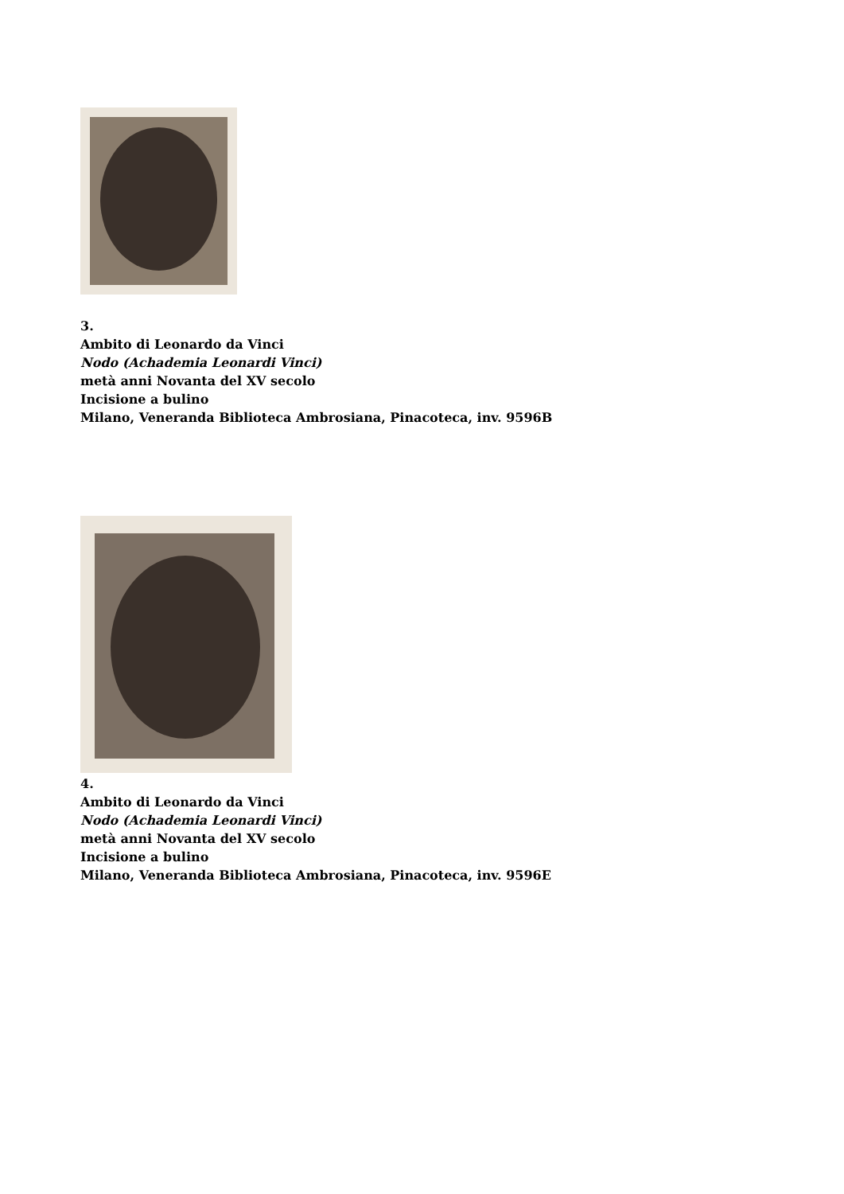3.
Ambito di Leonardo da Vinci
Nodo (Achademia Leonardi Vinci)
metà anni Novanta del XV secolo
Incisione a bulino
Milano, Veneranda Biblioteca Ambrosiana, Pinacoteca, inv. 9596B
4.
Ambito di Leonardo da Vinci
Nodo (Achademia Leonardi Vinci)
metà anni Novanta del XV secolo
Incisione a bulino
Milano, Veneranda Biblioteca Ambrosiana, Pinacoteca, inv. 9596E